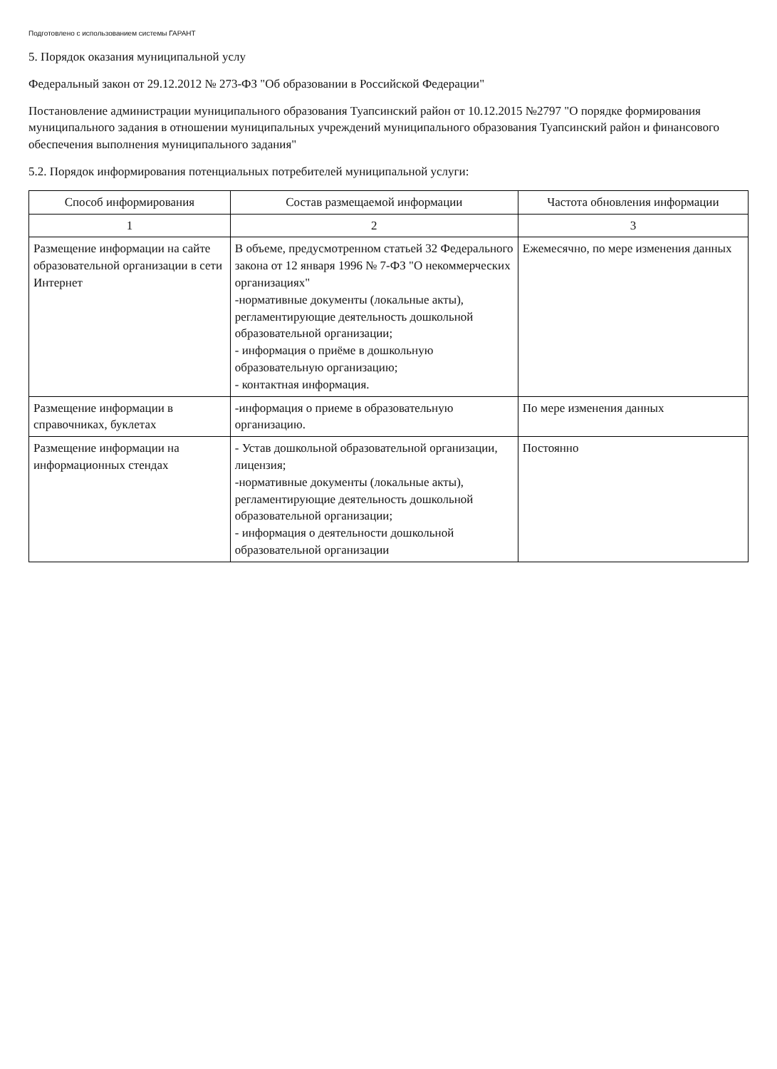Подготовлено с использованием системы ГАРАНТ
5. Порядок оказания муниципальной услу
Федеральный закон от 29.12.2012 № 273-ФЗ "Об образовании в Российской Федерации"
Постановление администрации муниципального образования Туапсинский район от 10.12.2015 №2797 "О порядке формирования муниципального задания в отношении муниципальных учреждений муниципального образования Туапсинский район и финансового обеспечения выполнения муниципального задания"
5.2. Порядок информирования потенциальных потребителей муниципальной услуги:
| Способ информирования | Состав размещаемой информации | Частота обновления информации |
| --- | --- | --- |
| 1 | 2 | 3 |
| Размещение информации на сайте образовательной организации в сети Интернет | В объеме, предусмотренном статьей 32 Федерального закона от 12 января 1996 № 7-ФЗ "О некоммерческих организациях" -нормативные документы (локальные акты), регламентирующие деятельность дошкольной образовательной организации; - информация о приёме в дошкольную образовательную организацию; - контактная информация. | Ежемесячно, по мере изменения данных |
| Размещение информации в справочниках, буклетах | -информация о приеме в образовательную организацию. | По мере изменения данных |
| Размещение информации на информационных стендах | - Устав дошкольной образовательной организации, лицензия; -нормативные документы (локальные акты), регламентирующие деятельность дошкольной образовательной организации; - информация о деятельности дошкольной образовательной организации | Постоянно |